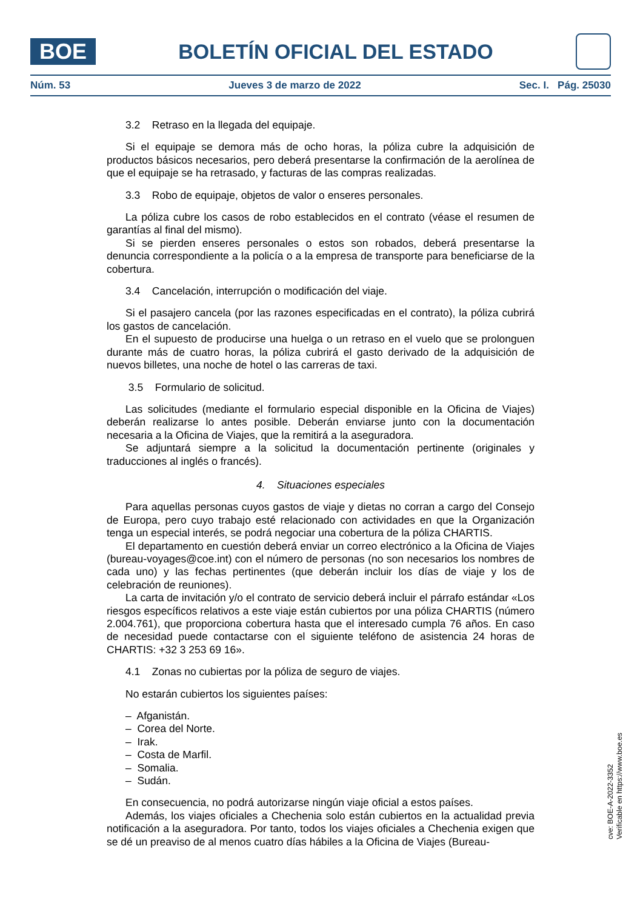BOE
BOLETÍN OFICIAL DEL ESTADO
Núm. 53 Jueves 3 de marzo de 2022 Sec. I. Pág. 25030
3.2 Retraso en la llegada del equipaje.
Si el equipaje se demora más de ocho horas, la póliza cubre la adquisición de productos básicos necesarios, pero deberá presentarse la confirmación de la aerolínea de que el equipaje se ha retrasado, y facturas de las compras realizadas.
3.3 Robo de equipaje, objetos de valor o enseres personales.
La póliza cubre los casos de robo establecidos en el contrato (véase el resumen de garantías al final del mismo).
Si se pierden enseres personales o estos son robados, deberá presentarse la denuncia correspondiente a la policía o a la empresa de transporte para beneficiarse de la cobertura.
3.4 Cancelación, interrupción o modificación del viaje.
Si el pasajero cancela (por las razones especificadas en el contrato), la póliza cubrirá los gastos de cancelación.
En el supuesto de producirse una huelga o un retraso en el vuelo que se prolonguen durante más de cuatro horas, la póliza cubrirá el gasto derivado de la adquisición de nuevos billetes, una noche de hotel o las carreras de taxi.
3.5 Formulario de solicitud.
Las solicitudes (mediante el formulario especial disponible en la Oficina de Viajes) deberán realizarse lo antes posible. Deberán enviarse junto con la documentación necesaria a la Oficina de Viajes, que la remitirá a la aseguradora.
Se adjuntará siempre a la solicitud la documentación pertinente (originales y traducciones al inglés o francés).
4. Situaciones especiales
Para aquellas personas cuyos gastos de viaje y dietas no corran a cargo del Consejo de Europa, pero cuyo trabajo esté relacionado con actividades en que la Organización tenga un especial interés, se podrá negociar una cobertura de la póliza CHARTIS.
El departamento en cuestión deberá enviar un correo electrónico a la Oficina de Viajes (bureau-voyages@coe.int) con el número de personas (no son necesarios los nombres de cada uno) y las fechas pertinentes (que deberán incluir los días de viaje y los de celebración de reuniones).
La carta de invitación y/o el contrato de servicio deberá incluir el párrafo estándar «Los riesgos específicos relativos a este viaje están cubiertos por una póliza CHARTIS (número 2.004.761), que proporciona cobertura hasta que el interesado cumpla 76 años. En caso de necesidad puede contactarse con el siguiente teléfono de asistencia 24 horas de CHARTIS: +32 3 253 69 16».
4.1 Zonas no cubiertas por la póliza de seguro de viajes.
No estarán cubiertos los siguientes países:
– Afganistán.
– Corea del Norte.
– Irak.
– Costa de Marfil.
– Somalia.
– Sudán.
En consecuencia, no podrá autorizarse ningún viaje oficial a estos países.
Además, los viajes oficiales a Chechenia solo están cubiertos en la actualidad previa notificación a la aseguradora. Por tanto, todos los viajes oficiales a Chechenia exigen que se dé un preaviso de al menos cuatro días hábiles a la Oficina de Viajes (Bureau-
cve: BOE-A-2022-3352
Verificable en https://www.boe.es